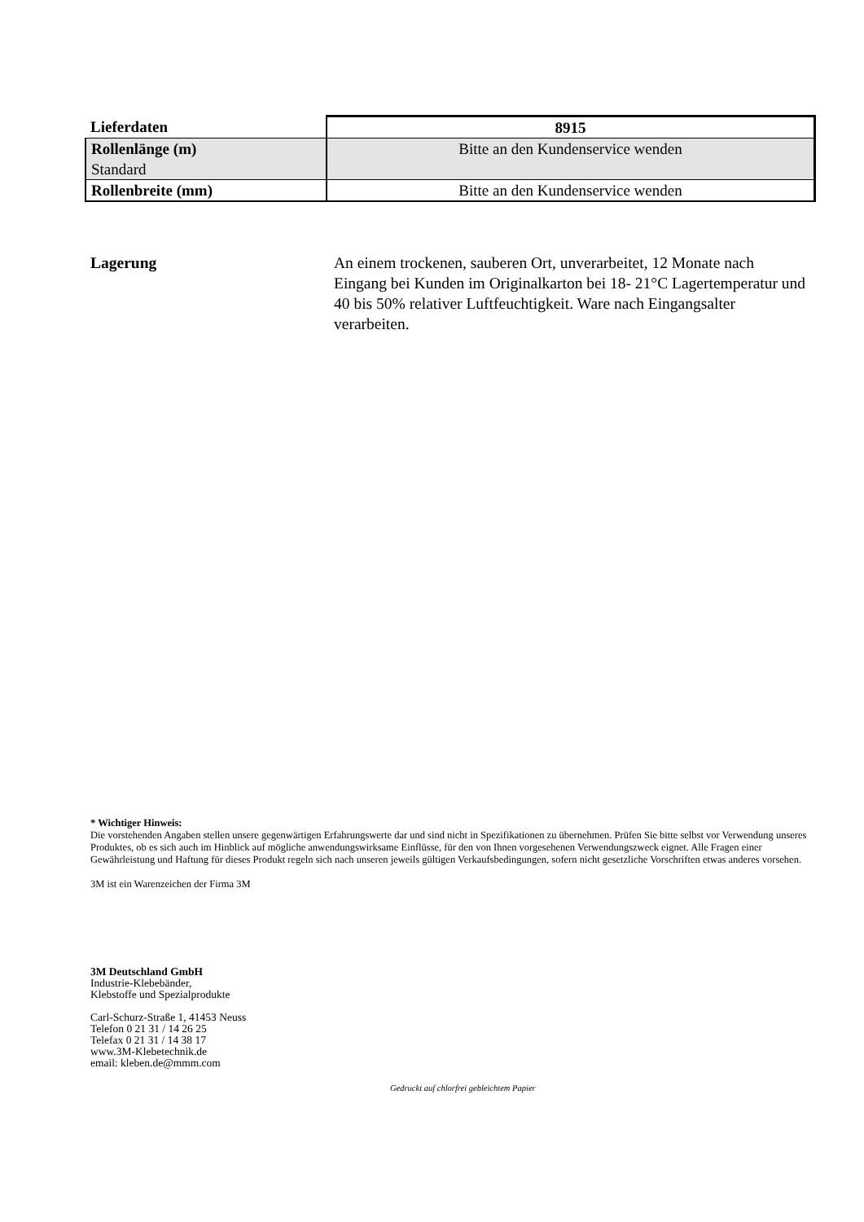| Lieferdaten | 8915 |
| --- | --- |
| Rollenlänge (m) Standard | Bitte an den Kundenservice wenden |
| Rollenbreite (mm) | Bitte an den Kundenservice wenden |
Lagerung An einem trockenen, sauberen Ort, unverarbeitet, 12 Monate nach Eingang bei Kunden im Originalkarton bei 18- 21°C Lagertemperatur und 40 bis 50% relativer Luftfeuchtigkeit. Ware nach Eingangsalter verarbeiten.
* Wichtiger Hinweis:
Die vorstehenden Angaben stellen unsere gegenwärtigen Erfahrungswerte dar und sind nicht in Spezifikationen zu übernehmen. Prüfen Sie bitte selbst vor Verwendung unseres Produktes, ob es sich auch im Hinblick auf mögliche anwendungswirksame Einflüsse, für den von Ihnen vorgesehenen Verwendungszweck eignet. Alle Fragen einer Gewährleistung und Haftung für dieses Produkt regeln sich nach unseren jeweils gültigen Verkaufsbedingungen, sofern nicht gesetzliche Vorschriften etwas anderes vorsehen.
3M ist ein Warenzeichen der Firma 3M
3M Deutschland GmbH
Industrie-Klebebänder,
Klebstoffe und Spezialprodukte
Carl-Schurz-Straße 1, 41453 Neuss
Telefon 0 21 31 / 14 26 25
Telefax 0 21 31 / 14 38 17
www.3M-Klebetechnik.de
email: kleben.de@mmm.com
Gedruckt auf chlorfrei gebleichtem Papier